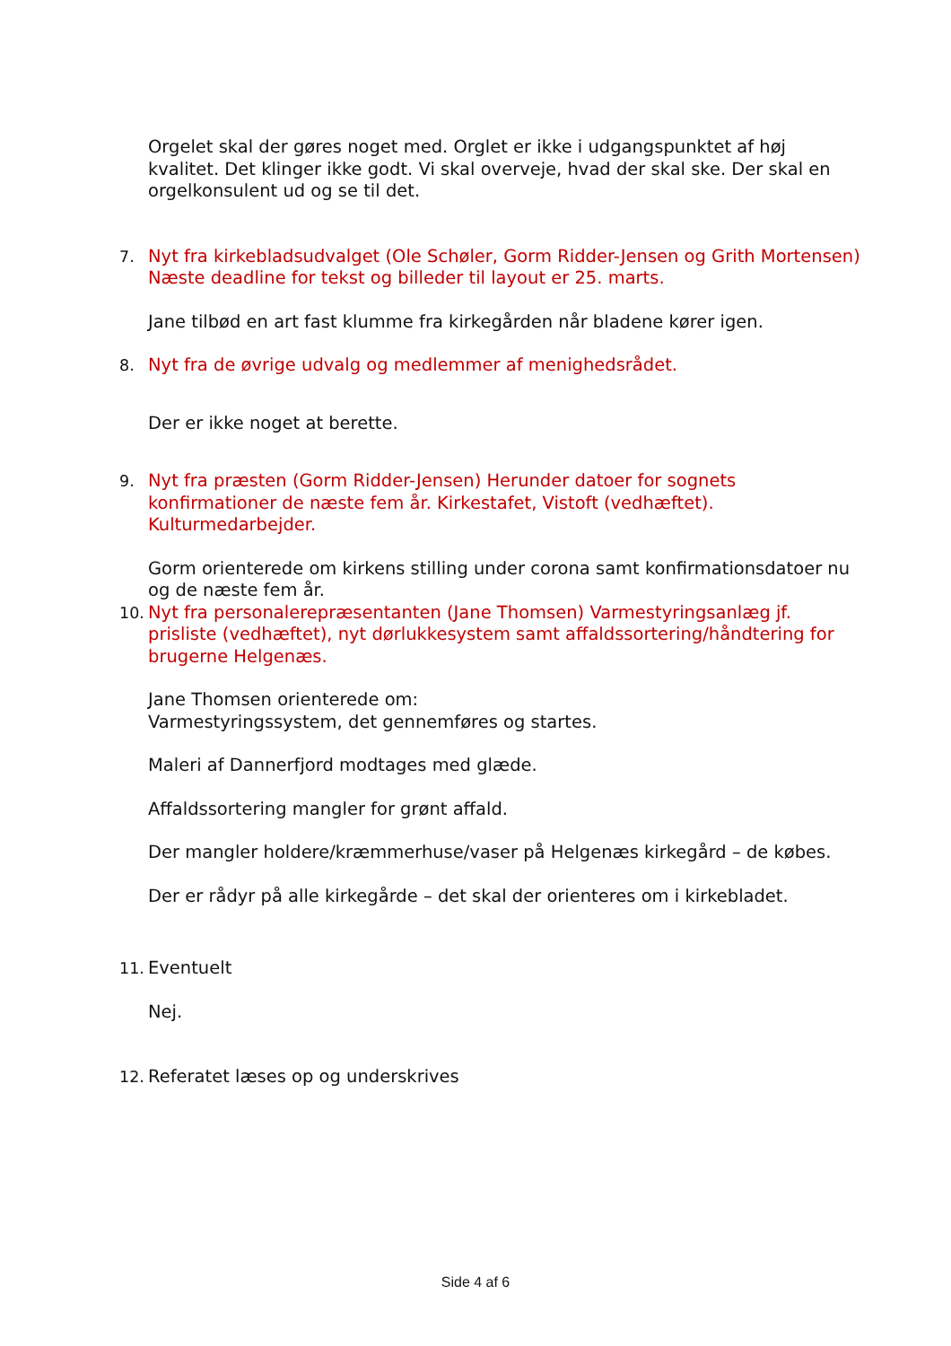Orgelet skal der gøres noget med. Orglet er ikke i udgangspunktet af høj kvalitet. Det klinger ikke godt. Vi skal overveje, hvad der skal ske. Der skal en orgelkonsulent ud og se til det.
7. Nyt fra kirkebladsudvalget (Ole Schøler, Gorm Ridder-Jensen og Grith Mortensen) Næste deadline for tekst og billeder til layout er 25. marts.
Jane tilbød en art fast klumme fra kirkegården når bladene kører igen.
8. Nyt fra de øvrige udvalg og medlemmer af menighedsrådet.
Der er ikke noget at berette.
9. Nyt fra præsten (Gorm Ridder-Jensen) Herunder datoer for sognets konfirmationer de næste fem år. Kirkestafet, Vistoft (vedhæftet). Kulturmedarbejder.
Gorm orienterede om kirkens stilling under corona samt konfirmationsdatoer nu og de næste fem år.
10. Nyt fra personalerepræsentanten (Jane Thomsen) Varmestyringsanlæg jf. prisliste (vedhæftet), nyt dørlukkesystem samt affaldssortering/håndtering for brugerne Helgenæs.
Jane Thomsen orienterede om:
Varmestyringssystem, det gennemføres og startes.
Maleri af Dannerfjord modtages med glæde.
Affaldssortering mangler for grønt affald.
Der mangler holdere/kræmmerhuse/vaser på Helgenæs kirkegård – de købes.
Der er rådyr på alle kirkegårde – det skal der orienteres om i kirkebladet.
11. Eventuelt
Nej.
12. Referatet læses op og underskrives
Side 4 af 6